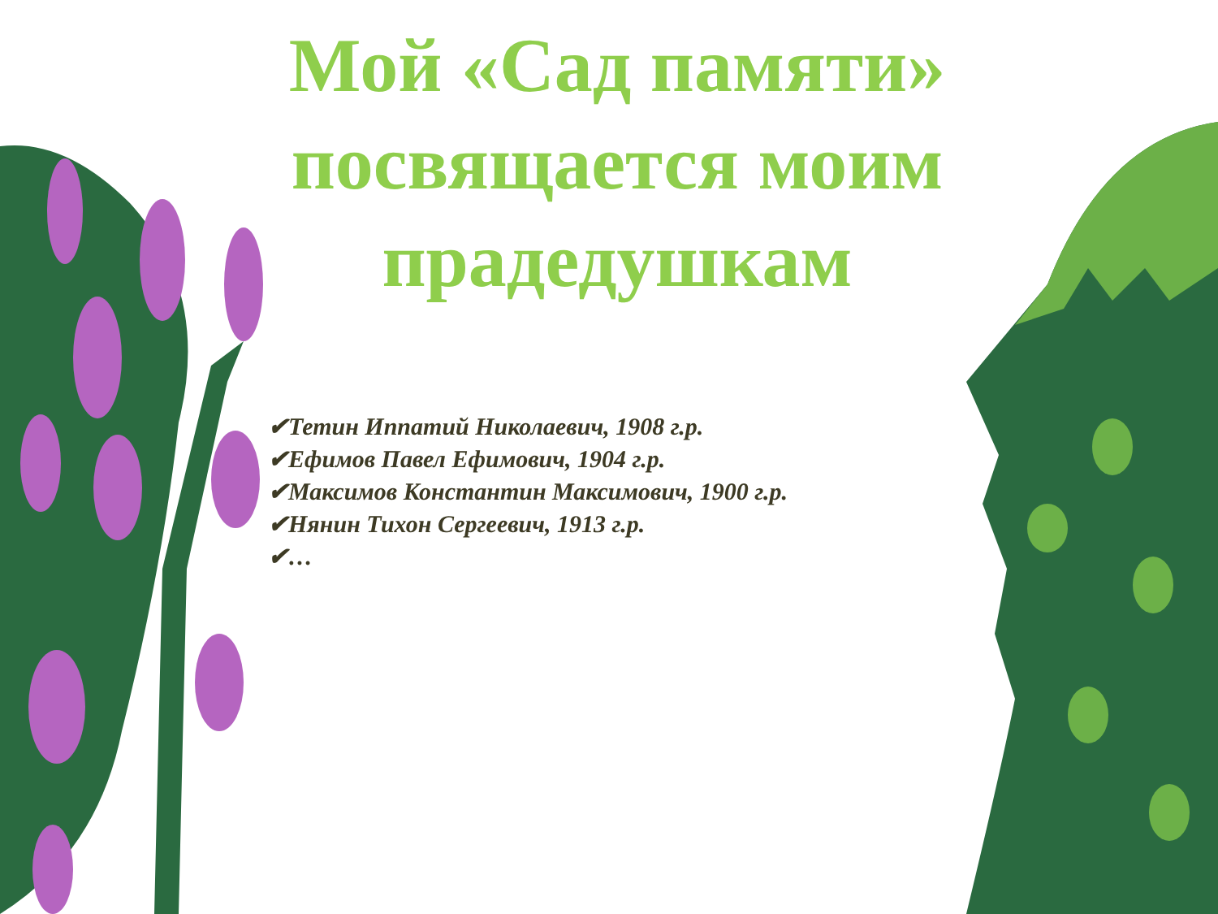Мой «Сад памяти» посвящается моим прадедушкам
✔Тетин Иппатий Николаевич, 1908 г.р.
✔Ефимов Павел Ефимович, 1904 г.р.
✔Максимов Константин Максимович, 1900 г.р.
✔Нянин Тихон Сергеевич, 1913 г.р.
✔…